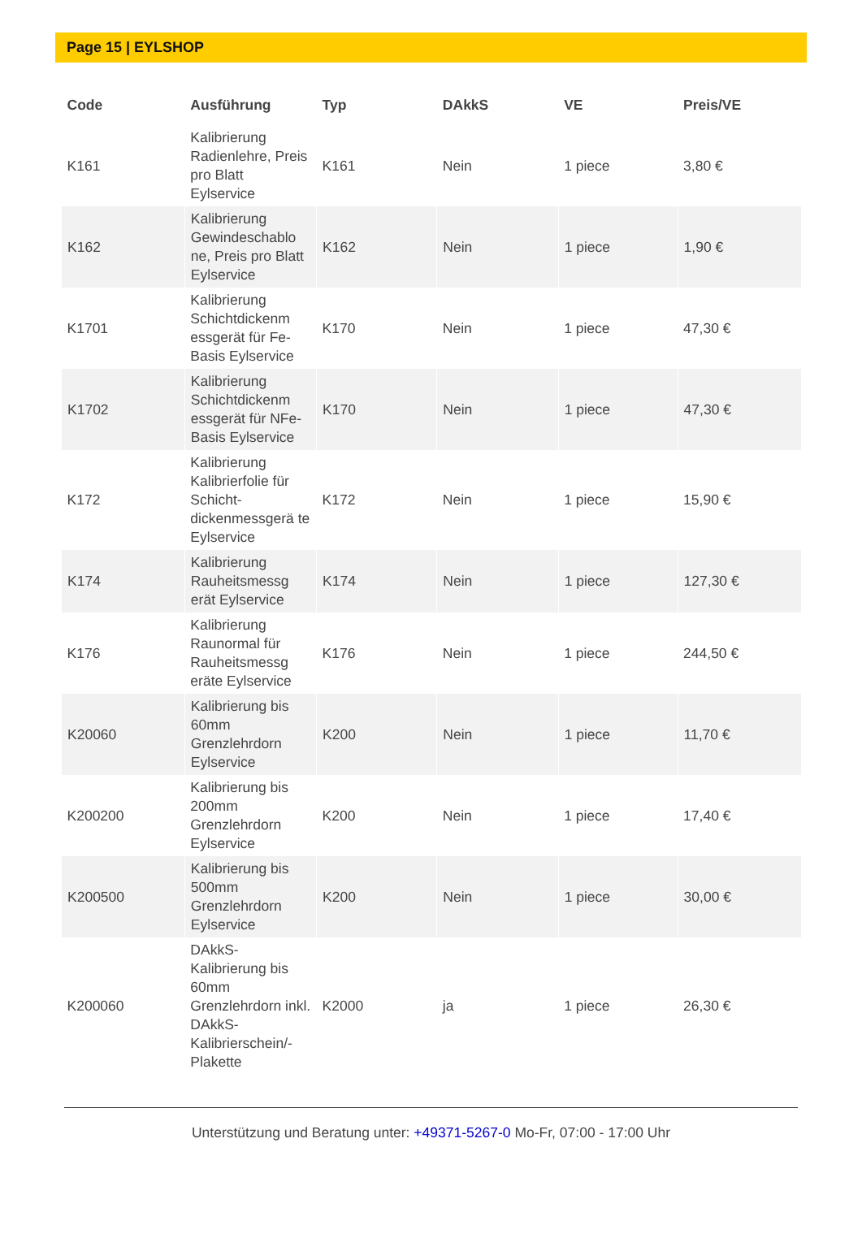Page 15 | EYLSHOP
| Code | Ausführung | Typ | DAkkS | VE | Preis/VE |
| --- | --- | --- | --- | --- | --- |
| K161 | Kalibrierung Radienlehre, Preis pro Blatt Eylservice | K161 | Nein | 1 piece | 3,80 € |
| K162 | Kalibrierung Gewindeschablo ne, Preis pro Blatt Eylservice | K162 | Nein | 1 piece | 1,90 € |
| K1701 | Kalibrierung Schichtdickenm essgerät für Fe-Basis Eylservice | K170 | Nein | 1 piece | 47,30 € |
| K1702 | Kalibrierung Schichtdickenm essgerät für NFe-Basis Eylservice | K170 | Nein | 1 piece | 47,30 € |
| K172 | Kalibrierung Kalibrierfolie für Schicht-dickenmessgerä te Eylservice | K172 | Nein | 1 piece | 15,90 € |
| K174 | Kalibrierung Rauheitsmessg erät Eylservice | K174 | Nein | 1 piece | 127,30 € |
| K176 | Kalibrierung Raunormal für Rauheitsmessg eräte Eylservice | K176 | Nein | 1 piece | 244,50 € |
| K20060 | Kalibrierung bis 60mm Grenzlehrdorn Eylservice | K200 | Nein | 1 piece | 11,70 € |
| K200200 | Kalibrierung bis 200mm Grenzlehrdorn Eylservice | K200 | Nein | 1 piece | 17,40 € |
| K200500 | Kalibrierung bis 500mm Grenzlehrdorn Eylservice | K200 | Nein | 1 piece | 30,00 € |
| K200060 | DAkkS-Kalibrierung bis 60mm Grenzlehrdorn inkl. DAkkS-Kalibrierschein/-Plakette | K2000 | ja | 1 piece | 26,30 € |
Unterstützung und Beratung unter: +49371-5267-0 Mo-Fr, 07:00 - 17:00 Uhr